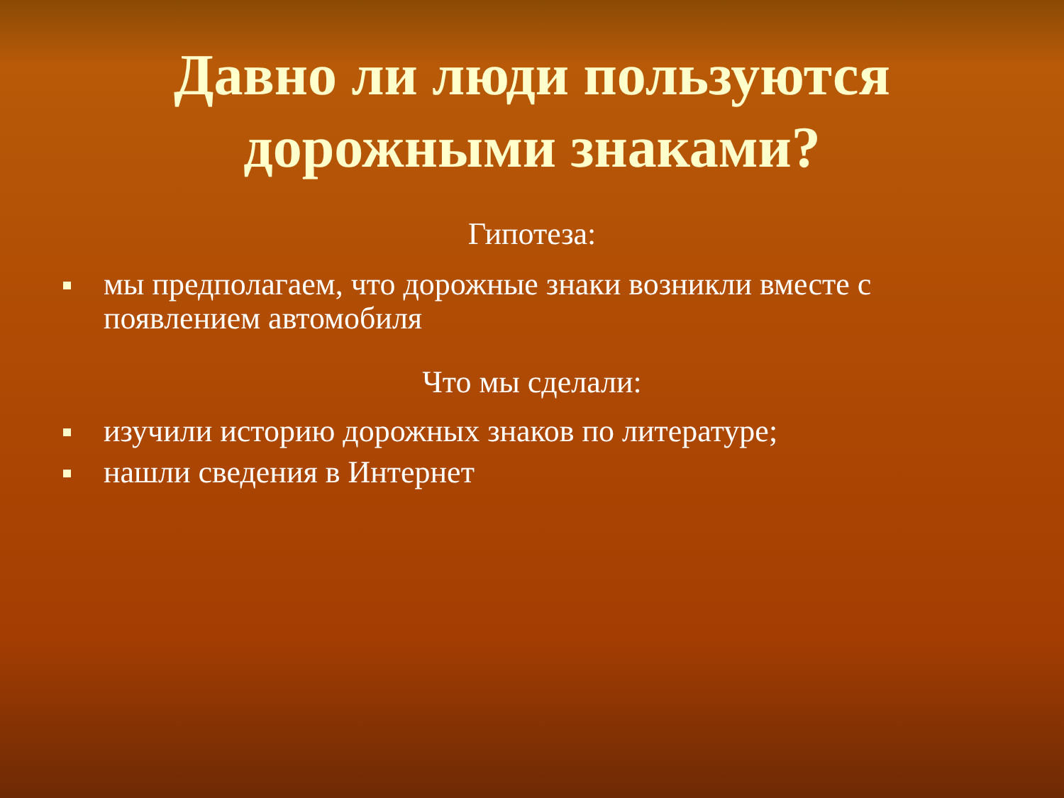Давно ли люди пользуются дорожными знаками?
Гипотеза:
мы предполагаем, что дорожные знаки возникли вместе с появлением автомобиля
Что мы сделали:
изучили историю дорожных знаков по литературе;
нашли сведения в Интернет